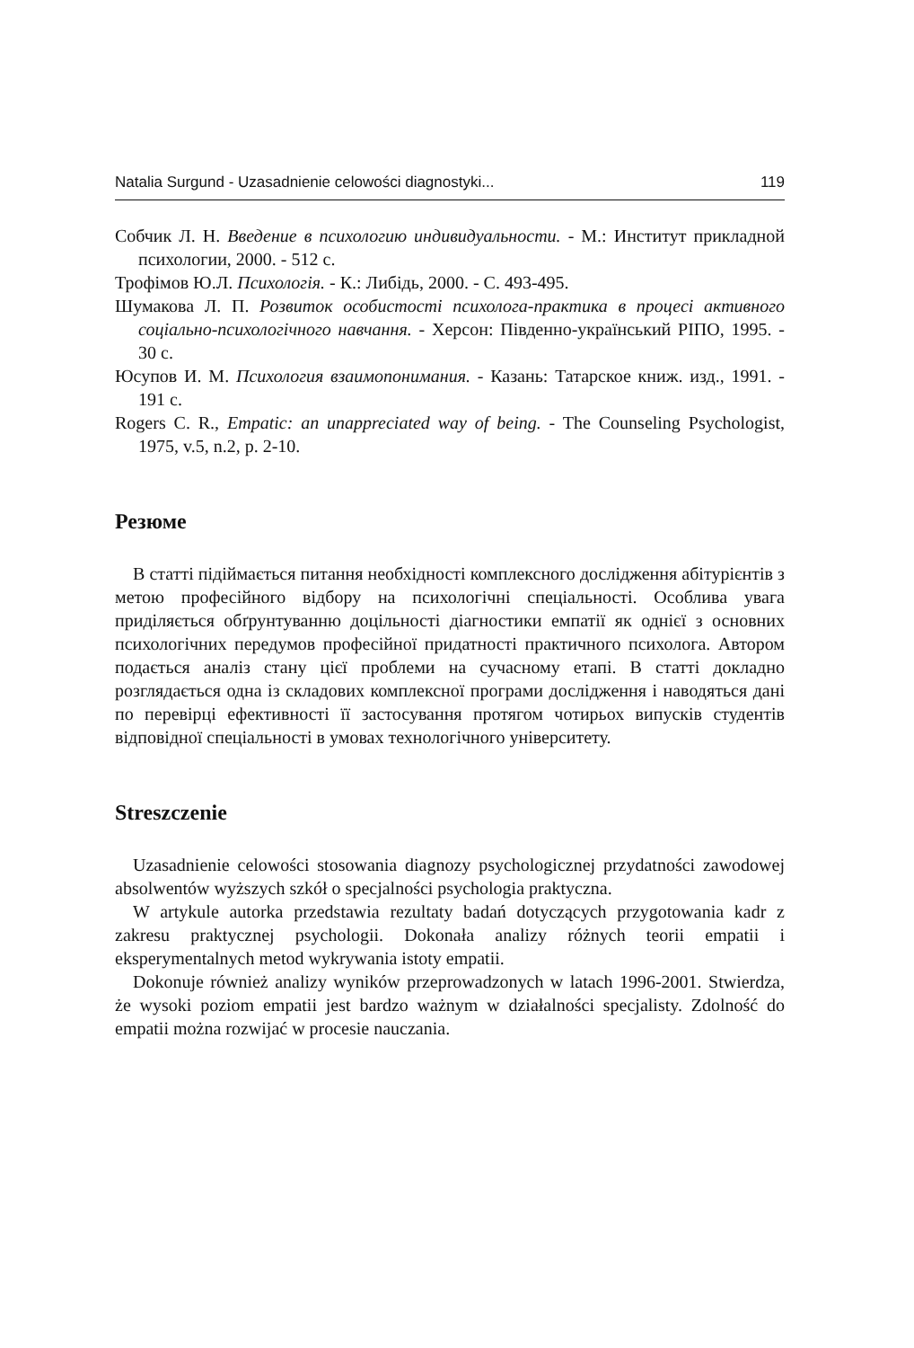Natalia Surgund - Uzasadnienie celowości diagnostyki... 119
Собчик Л. Н. Введение в психологию индивидуальности. - М.: Институт прикладной психологии, 2000. - 512 с.
Трофімов Ю.Л. Психологія. - К.: Либідь, 2000. - С. 493-495.
Шумакова Л. П. Розвиток особистості психолога-практика в процесі активного соціально-психологічного навчання. - Херсон: Південно-український РІПО, 1995. - 30 с.
Юсупов И. М. Психология взаимопонимания. - Казань: Татарское книж. изд., 1991. - 191 с.
Rogers C. R., Empatic: an unappreciated way of being. - The Counseling Psychologist, 1975, v.5, n.2, p. 2-10.
Резюме
В статті підіймається питання необхідності комплексного дослідження абітурієнтів з метою професійного відбору на психологічні спеціальності. Особлива увага приділяється обґрунтуванню доцільності діагностики емпатії як однієї з основних психологічних передумов професійної придатності практичного психолога. Автором подається аналіз стану цієї проблеми на сучасному етапі. В статті докладно розглядається одна із складових комплексної програми дослідження і наводяться дані по перевірці ефективності її застосування протягом чотирьох випусків студентів відповідної спеціальності в умовах технологічного університету.
Streszczenie
Uzasadnienie celowości stosowania diagnozy psychologicznej przydatności zawodowej absolwentów wyższych szkół o specjalności psychologia praktyczna.
W artykule autorka przedstawia rezultaty badań dotyczących przygotowania kadr z zakresu praktycznej psychologii. Dokonała analizy różnych teorii empatii i eksperymentalnych metod wykrywania istoty empatii.
Dokonuje również analizy wyników przeprowadzonych w latach 1996-2001. Stwierdza, że wysoki poziom empatii jest bardzo ważnym w działalności specjalisty. Zdolność do empatii można rozwijać w procesie nauczania.